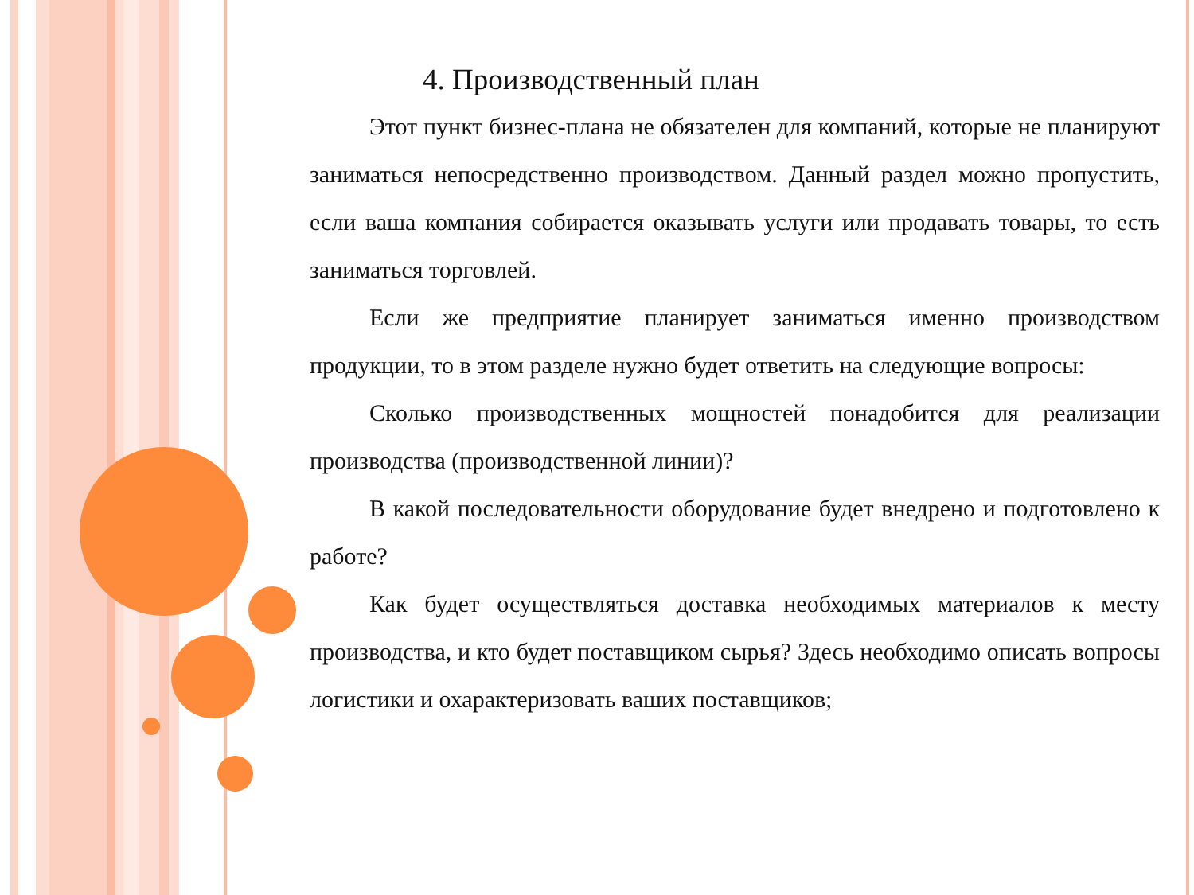4. Производственный план
Этот пункт бизнес-плана не обязателен для компаний, которые не планируют заниматься непосредственно производством. Данный раздел можно пропустить, если ваша компания собирается оказывать услуги или продавать товары, то есть заниматься торговлей.
Если же предприятие планирует заниматься именно производством продукции, то в этом разделе нужно будет ответить на следующие вопросы:
Сколько производственных мощностей понадобится для реализации производства (производственной линии)?
В какой последовательности оборудование будет внедрено и подготовлено к работе?
Как будет осуществляться доставка необходимых материалов к месту производства, и кто будет поставщиком сырья? Здесь необходимо описать вопросы логистики и охарактеризовать ваших поставщиков;